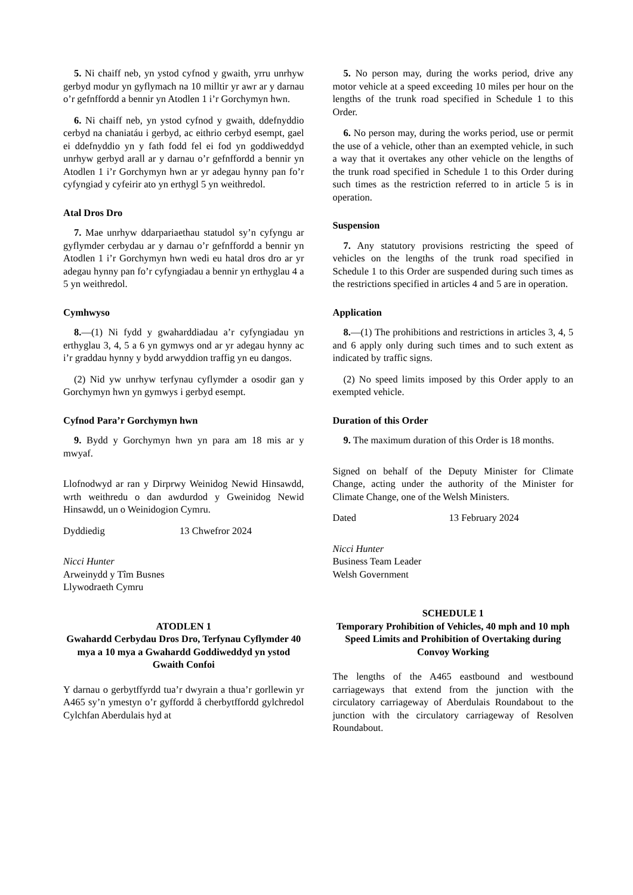5. Ni chaiff neb, yn ystod cyfnod y gwaith, yrru unrhyw gerbyd modur yn gyflymach na 10 milltir yr awr ar y darnau o’r gefnffordd a bennir yn Atodlen 1 i’r Gorchymyn hwn.
6. Ni chaiff neb, yn ystod cyfnod y gwaith, ddefnyddio cerbyd na chaniatáu i gerbyd, ac eithrio cerbyd esempt, gael ei ddefnyddio yn y fath fodd fel ei fod yn goddiweddyd unrhyw gerbyd arall ar y darnau o’r gefnffordd a bennir yn Atodlen 1 i’r Gorchymyn hwn ar yr adegau hynny pan fo’r cyfyngiad y cyfeirir ato yn erthygl 5 yn weithredol.
Atal Dros Dro
7. Mae unrhyw ddarpariaethau statudol sy’n cyfyngu ar gyflymder cerbydau ar y darnau o’r gefnffordd a bennir yn Atodlen 1 i’r Gorchymyn hwn wedi eu hatal dros dro ar yr adegau hynny pan fo’r cyfyngiadau a bennir yn erthyglau 4 a 5 yn weithredol.
Cymhwyso
8.—(1) Ni fydd y gwaharddiadau a’r cyfyngiadau yn erthyglau 3, 4, 5 a 6 yn gymwys ond ar yr adegau hynny ac i’r graddau hynny y bydd arwyddion traffig yn eu dangos.
(2) Nid yw unrhyw terfynau cyflymder a osodir gan y Gorchymyn hwn yn gymwys i gerbyd esempt.
Cyfnod Para’r Gorchymyn hwn
9. Bydd y Gorchymyn hwn yn para am 18 mis ar y mwyaf.
Llofnodwyd ar ran y Dirprwy Weinidog Newid Hinsawdd, wrth weithredu o dan awdurdod y Gweinidog Newid Hinsawdd, un o Weinidogion Cymru.
Dyddiedig 13 Chwefror 2024
Nicci Hunter
Arweinydd y Tîm Busnes
Llywodraeth Cymru
ATODLEN 1
Gwahardd Cerbydau Dros Dro, Terfynau Cyflymder 40 mya a 10 mya a Gwahardd Goddiweddyd yn ystod Gwaith Confoi
Y darnau o gerbytffyrdd tua’r dwyrain a thua’r gorllewin yr A465 sy’n ymestyn o’r gyffordd â cherbytffordd gylchredol Cylchfan Aberdulais hyd at
5. No person may, during the works period, drive any motor vehicle at a speed exceeding 10 miles per hour on the lengths of the trunk road specified in Schedule 1 to this Order.
6. No person may, during the works period, use or permit the use of a vehicle, other than an exempted vehicle, in such a way that it overtakes any other vehicle on the lengths of the trunk road specified in Schedule 1 to this Order during such times as the restriction referred to in article 5 is in operation.
Suspension
7. Any statutory provisions restricting the speed of vehicles on the lengths of the trunk road specified in Schedule 1 to this Order are suspended during such times as the restrictions specified in articles 4 and 5 are in operation.
Application
8.—(1) The prohibitions and restrictions in articles 3, 4, 5 and 6 apply only during such times and to such extent as indicated by traffic signs.
(2) No speed limits imposed by this Order apply to an exempted vehicle.
Duration of this Order
9. The maximum duration of this Order is 18 months.
Signed on behalf of the Deputy Minister for Climate Change, acting under the authority of the Minister for Climate Change, one of the Welsh Ministers.
Dated 13 February 2024
Nicci Hunter
Business Team Leader
Welsh Government
SCHEDULE 1
Temporary Prohibition of Vehicles, 40 mph and 10 mph Speed Limits and Prohibition of Overtaking during Convoy Working
The lengths of the A465 eastbound and westbound carriageways that extend from the junction with the circulatory carriageway of Aberdulais Roundabout to the junction with the circulatory carriageway of Resolven Roundabout.